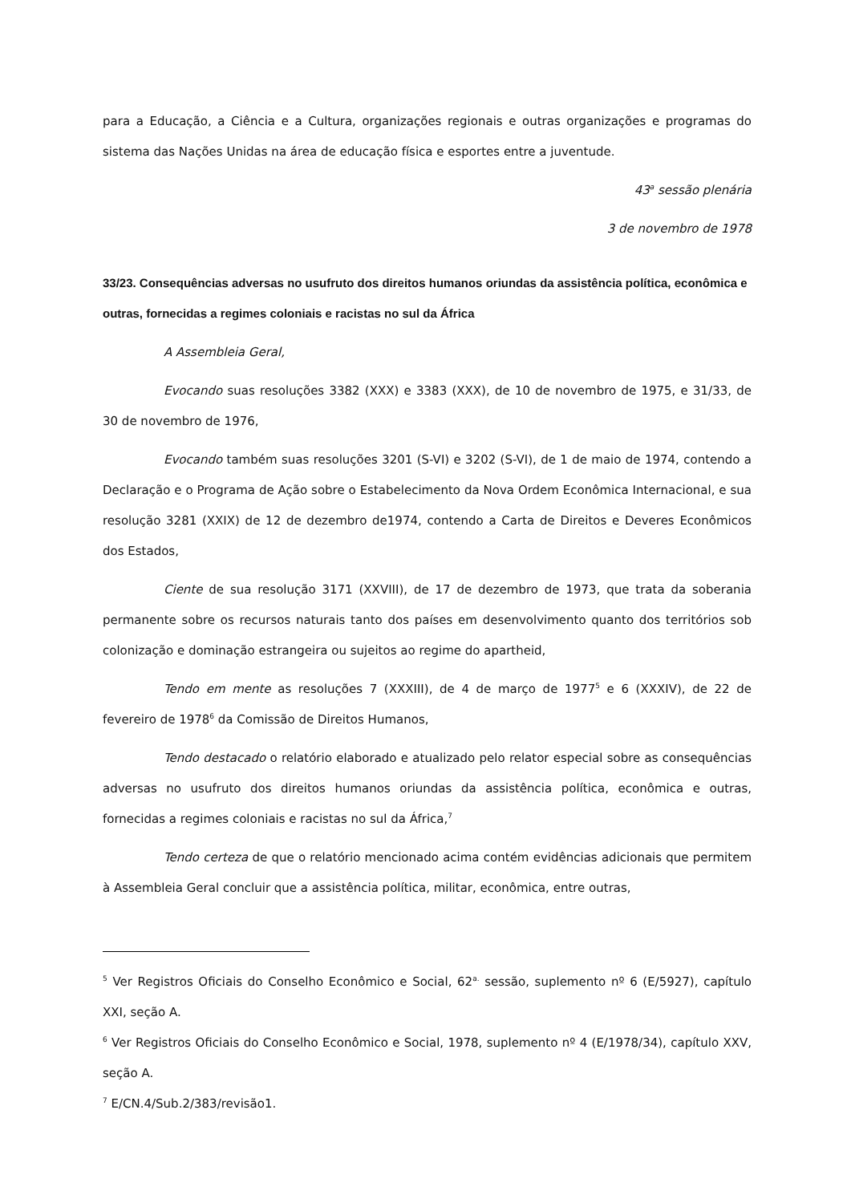para a Educação, a Ciência e a Cultura, organizações regionais e outras organizações e programas do sistema das Nações Unidas na área de educação física e esportes entre a juventude.
43<sup>a</sup> sessão plenária
3 de novembro de 1978
33/23. Consequências adversas no usufruto dos direitos humanos oriundas da assistência política, econômica e outras, fornecidas a regimes coloniais e racistas no sul da África
A Assembleia Geral,
Evocando suas resoluções 3382 (XXX) e 3383 (XXX), de 10 de novembro de 1975, e 31/33, de 30 de novembro de 1976,
Evocando também suas resoluções 3201 (S-VI) e 3202 (S-VI), de 1 de maio de 1974, contendo a Declaração e o Programa de Ação sobre o Estabelecimento da Nova Ordem Econômica Internacional, e sua resolução 3281 (XXIX) de 12 de dezembro de1974, contendo a Carta de Direitos e Deveres Econômicos dos Estados,
Ciente de sua resolução 3171 (XXVIII), de 17 de dezembro de 1973, que trata da soberania permanente sobre os recursos naturais tanto dos países em desenvolvimento quanto dos territórios sob colonização e dominação estrangeira ou sujeitos ao regime do apartheid,
Tendo em mente as resoluções 7 (XXXIII), de 4 de março de 1977<sup>5</sup> e 6 (XXXIV), de 22 de fevereiro de 1978<sup>6</sup> da Comissão de Direitos Humanos,
Tendo destacado o relatório elaborado e atualizado pelo relator especial sobre as consequências adversas no usufruto dos direitos humanos oriundas da assistência política, econômica e outras, fornecidas a regimes coloniais e racistas no sul da África,<sup>7</sup>
Tendo certeza de que o relatório mencionado acima contém evidências adicionais que permitem à Assembleia Geral concluir que a assistência política, militar, econômica, entre outras,
<sup>5</sup> Ver Registros Oficiais do Conselho Econômico e Social, 62<sup>a.</sup> sessão, suplemento nº 6 (E/5927), capítulo XXI, seção A.
<sup>6</sup> Ver Registros Oficiais do Conselho Econômico e Social, 1978, suplemento nº 4 (E/1978/34), capítulo XXV, seção A.
<sup>7</sup> E/CN.4/Sub.2/383/revisão1.